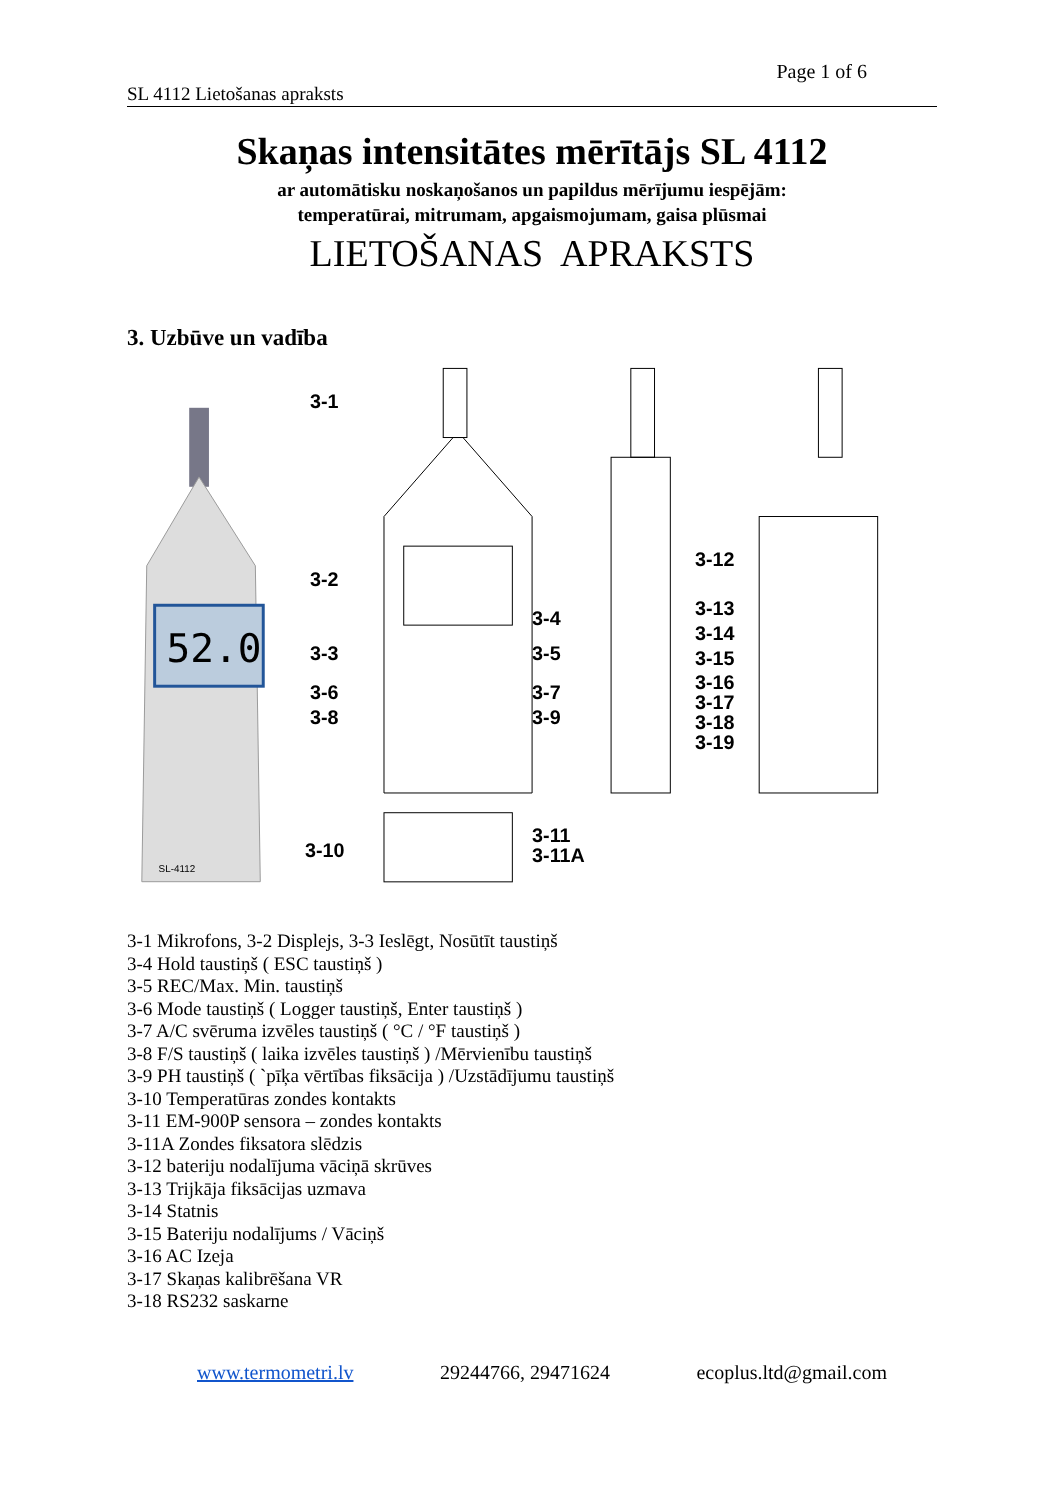Page 1 of 6
SL 4112 Lietošanas apraksts
Skaņas intensitātes mērītājs SL 4112
ar automātisku noskaņošanos un papildus mērījumu iespējām:
temperatūrai, mitrumam, apgaismojumam, gaisa plūsmai
LIETOŠANAS APRAKSTS
3. Uzbūve un vadība
52.0
SL-4112
3-1
3-2
3-3
3-6
3-8
3-4
3-5
3-7
3-9
3-12
3-13
3-14
3-15
3-16
3-17
3-18
3-19
3-10
3-11
3-11A
3-1 Mikrofons, 3-2 Displejs, 3-3 Ieslēgt, Nosūtīt taustiņš
3-4 Hold taustiņš ( ESC taustiņš )
3-5 REC/Max. Min. taustiņš
3-6 Mode taustiņš ( Logger taustiņš, Enter taustiņš )
3-7 A/C svēruma izvēles taustiņš ( °C / °F taustiņš )
3-8 F/S taustiņš ( laika izvēles taustiņš ) /Mērvienību taustiņš
3-9 PH taustiņš ( `pīķa vērtības fiksācija ) /Uzstādījumu taustiņš
3-10 Temperatūras zondes kontakts
3-11 EM-900P sensora – zondes kontakts
3-11A Zondes fiksatora slēdzis
3-12 bateriju nodalījuma vāciņā skrūves
3-13 Trijkāja fiksācijas uzmava
3-14 Statnis
3-15 Bateriju nodalījums / Vāciņš
3-16 AC Izeja
3-17 Skaņas kalibrēšana VR
3-18 RS232 saskarne
www.termometri.lv 29244766, 29471624 ecoplus.ltd@gmail.com